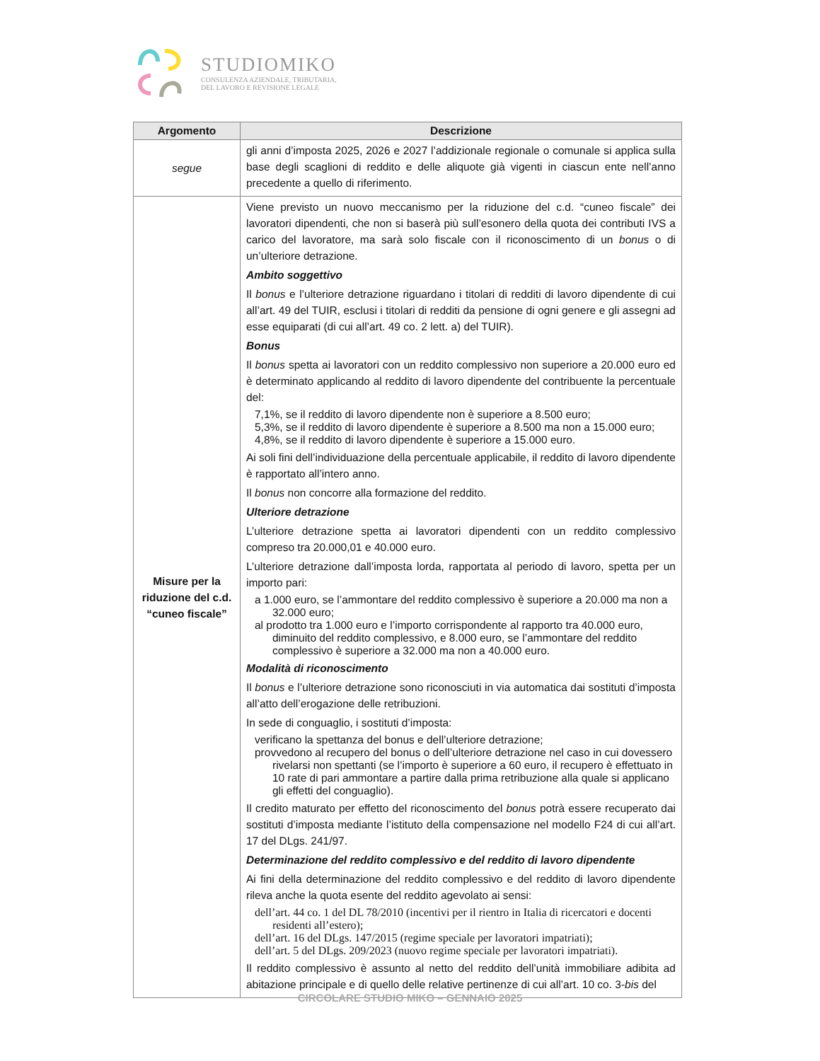STUDIOMIKO
CONSULENZA AZIENDALE, TRIBUTARIA,
DEL LAVORO E REVISIONE LEGALE
| Argomento | Descrizione |
| --- | --- |
| segue | gli anni d’imposta 2025, 2026 e 2027 l’addizionale regionale o comunale si applica sulla base degli scaglioni di reddito e delle aliquote già vigenti in ciascun ente nell’anno precedente a quello di riferimento. |
| Misure per la riduzione del c.d. “cuneo fiscale” | Viene previsto un nuovo meccanismo per la riduzione del c.d. “cuneo fiscale” dei lavoratori dipendenti, che non si baserà più sull’esonero della quota dei contributi IVS a carico del lavoratore, ma sarà solo fiscale con il riconoscimento di un bonus o di un’ulteriore detrazione. Ambito soggettivo Il bonus e l’ulteriore detrazione riguardano i titolari di redditi di lavoro dipendente di cui all’art. 49 del TUIR, esclusi i titolari di redditi da pensione di ogni genere e gli assegni ad esse equiparati (di cui all’art. 49 co. 2 lett. a) del TUIR). Bonus Il bonus spetta ai lavoratori con un reddito complessivo non superiore a 20.000 euro ed è determinato applicando al reddito di lavoro dipendente del contribuente la percentuale del: 7,1%, se il reddito di lavoro dipendente non è superiore a 8.500 euro; 5,3%, se il reddito di lavoro dipendente è superiore a 8.500 ma non a 15.000 euro; 4,8%, se il reddito di lavoro dipendente è superiore a 15.000 euro. Ai soli fini dell’individuazione della percentuale applicabile, il reddito di lavoro dipendente è rapportato all’intero anno. Il bonus non concorre alla formazione del reddito. Ulteriore detrazione L’ulteriore detrazione spetta ai lavoratori dipendenti con un reddito complessivo compreso tra 20.000,01 e 40.000 euro. L’ulteriore detrazione dall’imposta lorda, rapportata al periodo di lavoro, spetta per un importo pari: a 1.000 euro, se l’ammontare del reddito complessivo è superiore a 20.000 ma non a 32.000 euro; al prodotto tra 1.000 euro e l’importo corrispondente al rapporto tra 40.000 euro, diminuito del reddito complessivo, e 8.000 euro, se l’ammontare del reddito complessivo è superiore a 32.000 ma non a 40.000 euro. Modalità di riconoscimento Il bonus e l’ulteriore detrazione sono riconosciuti in via automatica dai sostituti d’imposta all’atto dell’erogazione delle retribuzioni. In sede di conguaglio, i sostituti d’imposta: verificano la spettanza del bonus e dell’ulteriore detrazione; provvedono al recupero del bonus o dell’ulteriore detrazione nel caso in cui dovessero rivelarsi non spettanti (se l’importo è superiore a 60 euro, il recupero è effettuato in 10 rate di pari ammontare a partire dalla prima retribuzione alla quale si applicano gli effetti del conguaglio). Il credito maturato per effetto del riconoscimento del bonus potrà essere recuperato dai sostituti d’imposta mediante l’istituto della compensazione nel modello F24 di cui all’art. 17 del DLgs. 241/97. Determinazione del reddito complessivo e del reddito di lavoro dipendente Ai fini della determinazione del reddito complessivo e del reddito di lavoro dipendente rileva anche la quota esente del reddito agevolato ai sensi: dell’art. 44 co. 1 del DL 78/2010 (incentivi per il rientro in Italia di ricercatori e docenti residenti all’estero); dell’art. 16 del DLgs. 147/2015 (regime speciale per lavoratori impatriati); dell’art. 5 del DLgs. 209/2023 (nuovo regime speciale per lavoratori impatriati). Il reddito complessivo è assunto al netto del reddito dell’unità immobiliare adibita ad abitazione principale e di quello delle relative pertinenze di cui all’art. 10 co. 3- bis del |
CIRCOLARE STUDIO MIKO – GENNAIO 2025